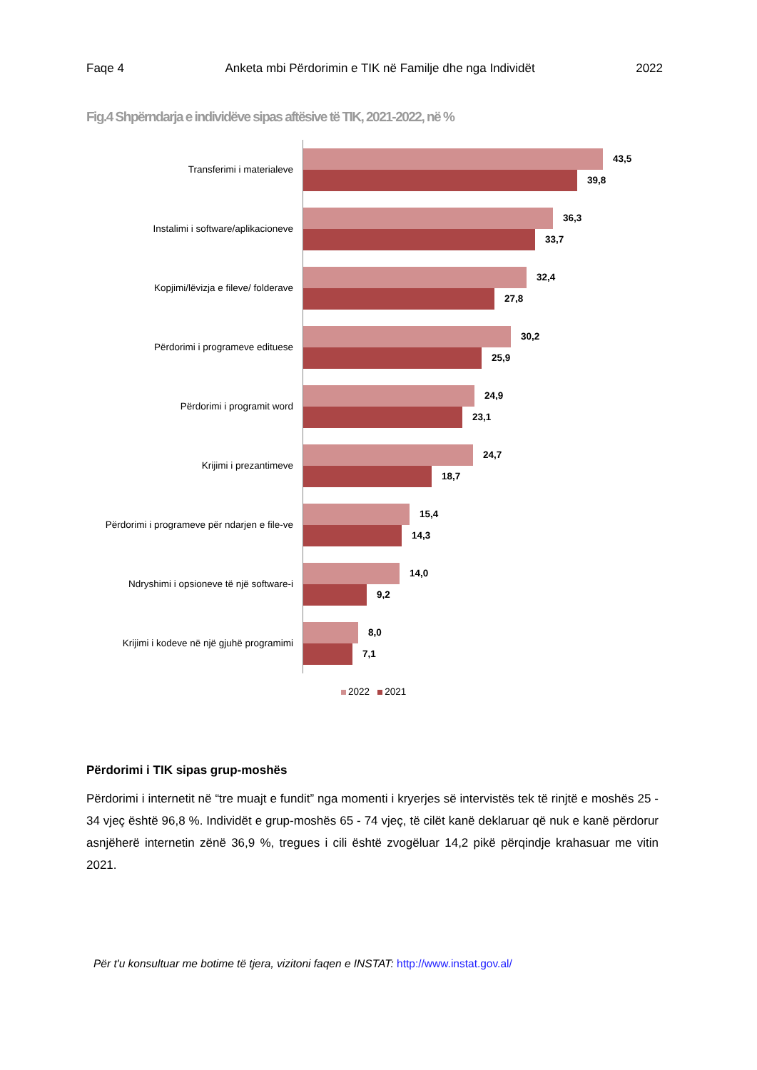Faqe 4 Anketa mbi Përdorimin e TIK në Familje dhe nga Individët 2022
Fig.4 Shpërndarja e individëve sipas aftësive të TIK, 2021-2022, në %
Transferimi i materialeve
43,5
39,8
Instalimi i software/aplikacioneve
36,3
33,7
Kopjimi/lëvizja e fileve/ folderave
32,4
27,8
Përdorimi i programeve edituese
30,2
25,9
Përdorimi i programit word
24,9
23,1
Krijimi i prezantimeve
24,7
18,7
Përdorimi i programeve për ndarjen e file-ve
15,4
14,3
Ndryshimi i opsioneve të një software-i
14,0
9,2
Krijimi i kodeve në një gjuhë programimi
8,0
7,1
2022 2021
Përdorimi i TIK sipas grup-moshës
Përdorimi i internetit në “tre muajt e fundit” nga momenti i kryerjes së intervistës tek të rinjtë e moshës 25 - 34 vjeç është 96,8 %. Individët e grup-moshës 65 - 74 vjeç, të cilët kanë deklaruar që nuk e kanë përdorur asnjëherë internetin zënë 36,9 %, tregues i cili është zvogëluar 14,2 pikë përqindje krahasuar me vitin 2021.
Për t'u konsultuar me botime të tjera, vizitoni faqen e INSTAT: http://www.instat.gov.al/